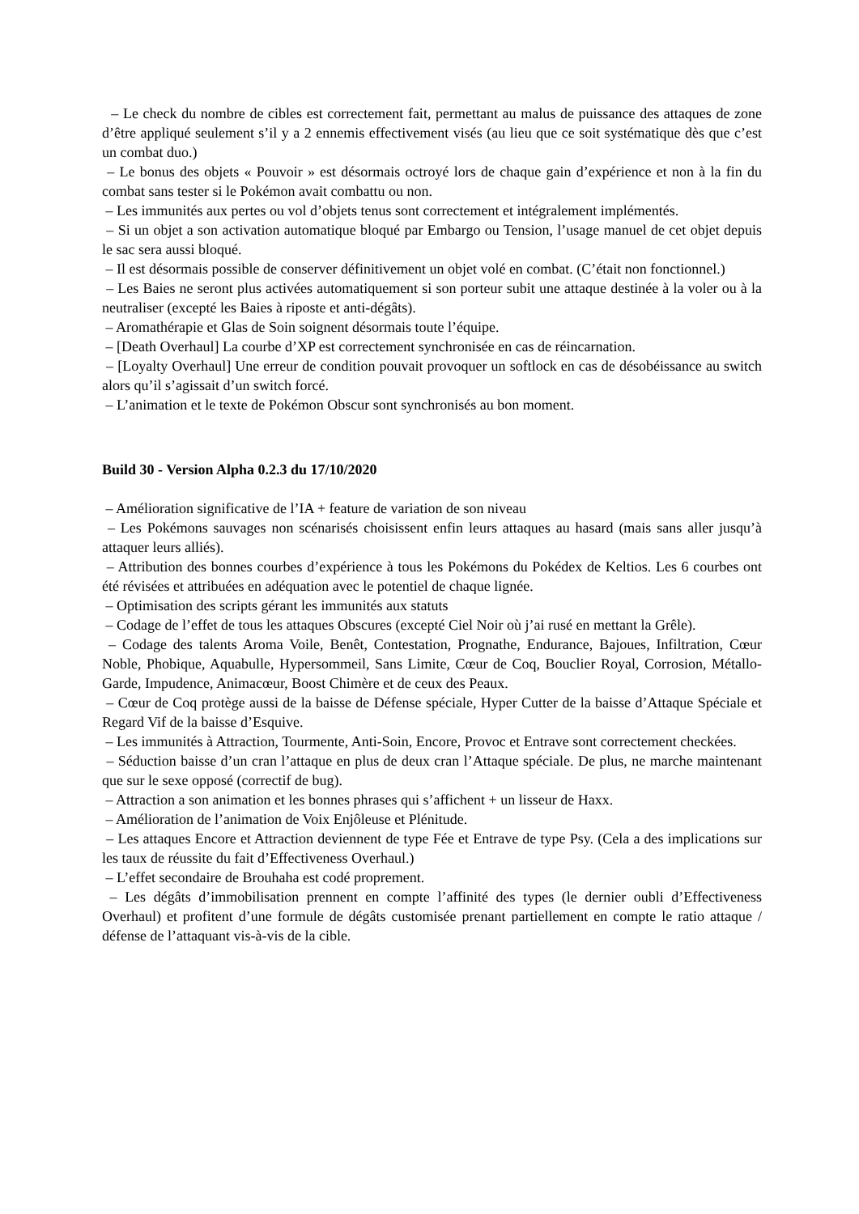– Le check du nombre de cibles est correctement fait, permettant au malus de puissance des attaques de zone d’être appliqué seulement s’il y a 2 ennemis effectivement visés (au lieu que ce soit systématique dès que c’est un combat duo.)
– Le bonus des objets « Pouvoir » est désormais octroyé lors de chaque gain d’expérience et non à la fin du combat sans tester si le Pokémon avait combattu ou non.
– Les immunités aux pertes ou vol d’objets tenus sont correctement et intégralement implémentés.
– Si un objet a son activation automatique bloqué par Embargo ou Tension, l’usage manuel de cet objet depuis le sac sera aussi bloqué.
– Il est désormais possible de conserver définitivement un objet volé en combat. (C’était non fonctionnel.)
– Les Baies ne seront plus activées automatiquement si son porteur subit une attaque destinée à la voler ou à la neutraliser (excepté les Baies à riposte et anti-dégâts).
– Aromathérapie et Glas de Soin soignent désormais toute l’équipe.
– [Death Overhaul] La courbe d’XP est correctement synchronisée en cas de réincarnation.
– [Loyalty Overhaul] Une erreur de condition pouvait provoquer un softlock en cas de désobéissance au switch alors qu’il s’agissait d’un switch forcé.
– L’animation et le texte de Pokémon Obscur sont synchronisés au bon moment.
Build 30 - Version Alpha 0.2.3 du 17/10/2020
– Amélioration significative de l’IA + feature de variation de son niveau
– Les Pokémons sauvages non scénarisés choisissent enfin leurs attaques au hasard (mais sans aller jusqu’à attaquer leurs alliés).
– Attribution des bonnes courbes d’expérience à tous les Pokémons du Pokédex de Keltios. Les 6 courbes ont été révisées et attribuées en adéquation avec le potentiel de chaque lignée.
– Optimisation des scripts gérant les immunités aux statuts
– Codage de l’effet de tous les attaques Obscures (excepté Ciel Noir où j’ai rusé en mettant la Grêle).
– Codage des talents Aroma Voile, Benêt, Contestation, Prognathe, Endurance, Bajoues, Infiltration, Cœur Noble, Phobique, Aquabulle, Hypersommeil, Sans Limite, Cœur de Coq, Bouclier Royal, Corrosion, Métallo-Garde, Impudence, Animacœur, Boost Chimère et de ceux des Peaux.
– Cœur de Coq protège aussi de la baisse de Défense spéciale, Hyper Cutter de la baisse d’Attaque Spéciale et Regard Vif de la baisse d’Esquive.
– Les immunités à Attraction, Tourmente, Anti-Soin, Encore, Provoc et Entrave sont correctement checkées.
– Séduction baisse d’un cran l’attaque en plus de deux cran l’Attaque spéciale. De plus, ne marche maintenant que sur le sexe opposé (correctif de bug).
– Attraction a son animation et les bonnes phrases qui s’affichent + un lisseur de Haxx.
– Amélioration de l’animation de Voix Enjôleuse et Plénitude.
– Les attaques Encore et Attraction deviennent de type Fée et Entrave de type Psy. (Cela a des implications sur les taux de réussite du fait d’Effectiveness Overhaul.)
– L’effet secondaire de Brouhaha est codé proprement.
– Les dégâts d’immobilisation prennent en compte l’affinité des types (le dernier oubli d’Effectiveness Overhaul) et profitent d’une formule de dégâts customisée prenant partiellement en compte le ratio attaque / défense de l’attaquant vis-à-vis de la cible.